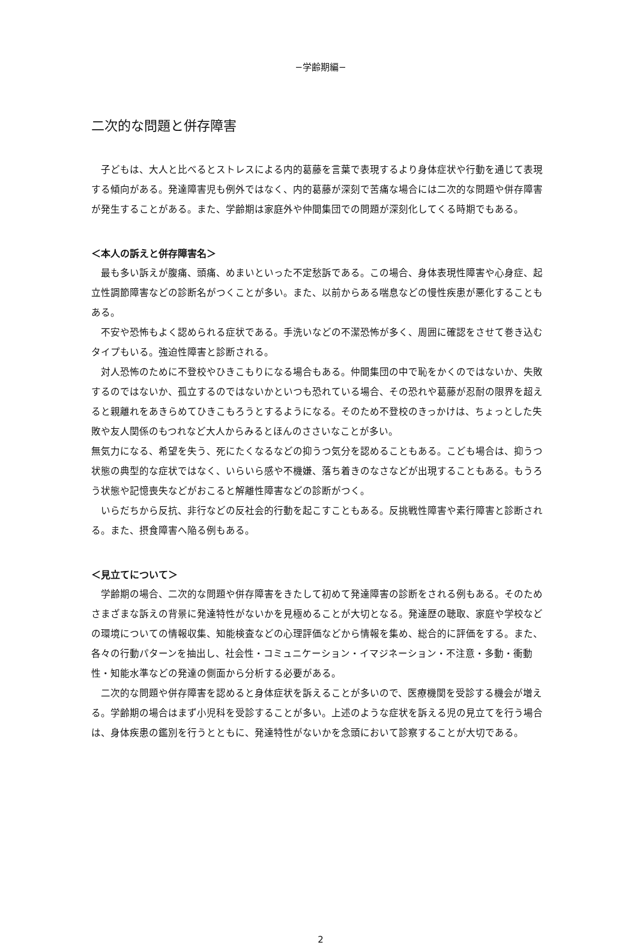−学齢期編−
二次的な問題と併存障害
子どもは、大人と比べるとストレスによる内的葛藤を言葉で表現するより身体症状や行動を通じて表現する傾向がある。発達障害児も例外ではなく、内的葛藤が深刻で苦痛な場合には二次的な問題や併存障害が発生することがある。また、学齢期は家庭外や仲間集団での問題が深刻化してくる時期でもある。
＜本人の訴えと併存障害名＞
最も多い訴えが腹痛、頭痛、めまいといった不定愁訴である。この場合、身体表現性障害や心身症、起立性調節障害などの診断名がつくことが多い。また、以前からある喘息などの慢性疾患が悪化することもある。
不安や恐怖もよく認められる症状である。手洗いなどの不潔恐怖が多く、周囲に確認をさせて巻き込むタイプもいる。強迫性障害と診断される。
対人恐怖のために不登校やひきこもりになる場合もある。仲間集団の中で恥をかくのではないか、失敗するのではないか、孤立するのではないかといつも恐れている場合、その恐れや葛藤が忍耐の限界を超えると親離れをあきらめてひきこもろうとするようになる。そのため不登校のきっかけは、ちょっとした失敗や友人関係のもつれなど大人からみるとほんのささいなことが多い。
無気力になる、希望を失う、死にたくなるなどの抑うつ気分を認めることもある。こども場合は、抑うつ状態の典型的な症状ではなく、いらいら感や不機嫌、落ち着きのなさなどが出現することもある。もうろう状態や記憶喪失などがおこると解離性障害などの診断がつく。
いらだちから反抗、非行などの反社会的行動を起こすこともある。反挑戦性障害や素行障害と診断される。また、摂食障害へ陥る例もある。
＜見立てについて＞
学齢期の場合、二次的な問題や併存障害をきたして初めて発達障害の診断をされる例もある。そのためさまざまな訴えの背景に発達特性がないかを見極めることが大切となる。発達歴の聴取、家庭や学校などの環境についての情報収集、知能検査などの心理評価などから情報を集め、総合的に評価をする。また、各々の行動パターンを抽出し、社会性・コミュニケーション・イマジネーション・不注意・多動・衝動性・知能水準などの発達の側面から分析する必要がある。
二次的な問題や併存障害を認めると身体症状を訴えることが多いので、医療機関を受診する機会が増える。学齢期の場合はまず小児科を受診することが多い。上述のような症状を訴える児の見立てを行う場合は、身体疾患の鑑別を行うとともに、発達特性がないかを念頭において診察することが大切である。
2